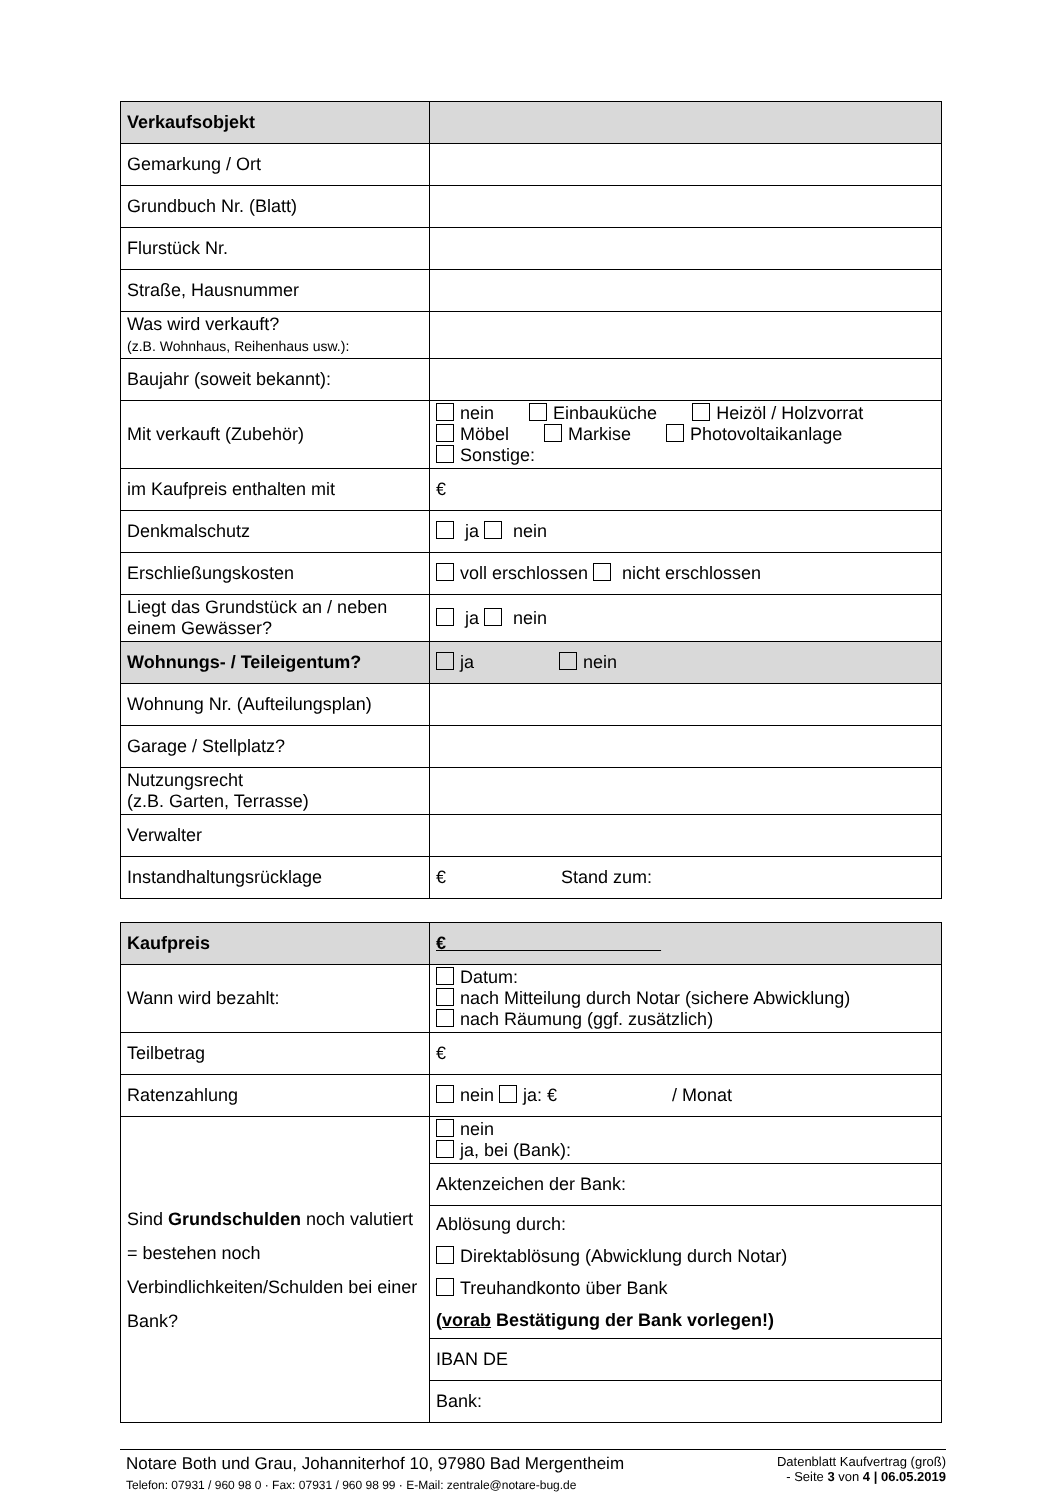| Verkaufsobjekt | |
| Gemarkung / Ort | |
| Grundbuch Nr. (Blatt) | |
| Flurstück Nr. | |
| Straße, Hausnummer | |
| Was wird verkauft? (z.B. Wohnhaus, Reihenhaus usw.): | |
| Baujahr (soweit bekannt): | |
| Mit verkauft (Zubehör) | nein Einbauküche Heizöl / Holzvorrat Möbel Markise Photovoltaikanlage Sonstige: |
| im Kaufpreis enthalten mit | € |
| Denkmalschutz | ja nein |
| Erschließungskosten | voll erschlossen nicht erschlossen |
| Liegt das Grundstück an / neben einem Gewässer? | ja nein |
| Wohnungs- / Teileigentum? | ja nein |
| Wohnung Nr. (Aufteilungsplan) | |
| Garage / Stellplatz? | |
| Nutzungsrecht (z.B. Garten, Terrasse) | |
| Verwalter | |
| Instandhaltungsrücklage | € Stand zum: |
| Kaufpreis | € |
| Wann wird bezahlt: | Datum: nach Mitteilung durch Notar (sichere Abwicklung) nach Räumung (ggf. zusätzlich) |
| Teilbetrag | € |
| Ratenzahlung | nein ja: € / Monat |
| Sind Grundschulden noch valutiert = bestehen noch Verbindlichkeiten/Schulden bei einer Bank? | nein ja, bei (Bank): |
| | Aktenzeichen der Bank: |
| | Ablösung durch: Direktablösung (Abwicklung durch Notar) Treuhandkonto über Bank ( vorab Bestätigung der Bank vorlegen!) |
| | IBAN DE |
| | Bank: |
Notare Both und Grau, Johanniterhof 10, 97980 Bad Mergentheim
Telefon: 07931 / 960 98 0 · Fax: 07931 / 960 98 99 · E-Mail: zentrale@notare-bug.de
Datenblatt Kaufvertrag (groß)
- Seite 3 von 4 | 06.05.2019